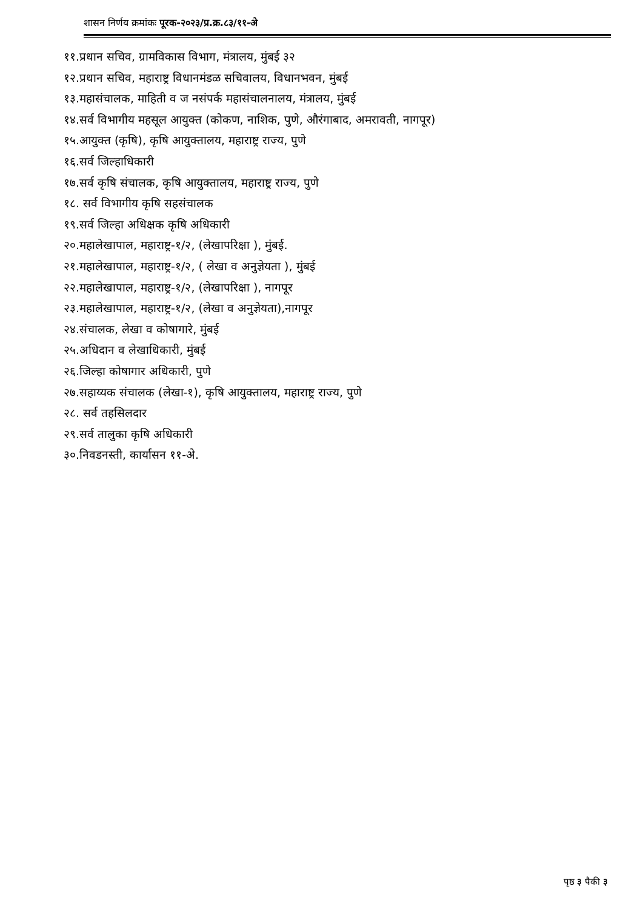शासन निर्णय क्रमांकः पूरक-२०२३/प्र.क्र.८३/११-अे
११.प्रधान सचिव, ग्रामविकास विभाग, मंत्रालय, मुंबई ३२
१२.प्रधान सचिव, महाराष्ट्र विधानमंडळ सचिवालय, विधानभवन, मुंबई
१३.महासंचालक, माहिती व ज नसंपर्क महासंचालनालय, मंत्रालय, मुंबई
१४.सर्व विभागीय महसूल आयुक्त (कोकण, नाशिक, पुणे, औरंगाबाद, अमरावती, नागपूर)
१५.आयुक्त (कृषि), कृषि आयुक्तालय, महाराष्ट्र राज्य, पुणे
१६.सर्व जिल्हाधिकारी
१७.सर्व कृषि संचालक, कृषि आयुक्तालय, महाराष्ट्र राज्य, पुणे
१८. सर्व विभागीय कृषि सहसंचालक
१९.सर्व जिल्हा अधिक्षक कृषि अधिकारी
२०.महालेखापाल, महाराष्ट्र-१/२, (लेखापरिक्षा ), मुंबई.
२१.महालेखापाल, महाराष्ट्र-१/२, ( लेखा व अनुज्ञेयता ), मुंबई
२२.महालेखापाल, महाराष्ट्र-१/२, (लेखापरिक्षा ), नागपूर
२३.महालेखापाल, महाराष्ट्र-१/२, (लेखा व अनुज्ञेयता),नागपूर
२४.संचालक, लेखा व कोषागारे, मुंबई
२५.अधिदान व लेखाधिकारी, मुंबई
२६.जिल्हा कोषागार अधिकारी, पुणे
२७.सहाय्यक संचालक (लेखा-१), कृषि आयुक्तालय, महाराष्ट्र राज्य, पुणे
२८. सर्व तहसिलदार
२९.सर्व तालुका कृषि अधिकारी
३०.निवडनस्ती, कार्यासन ११-अे.
पृष्ठ ३ पैकी ३